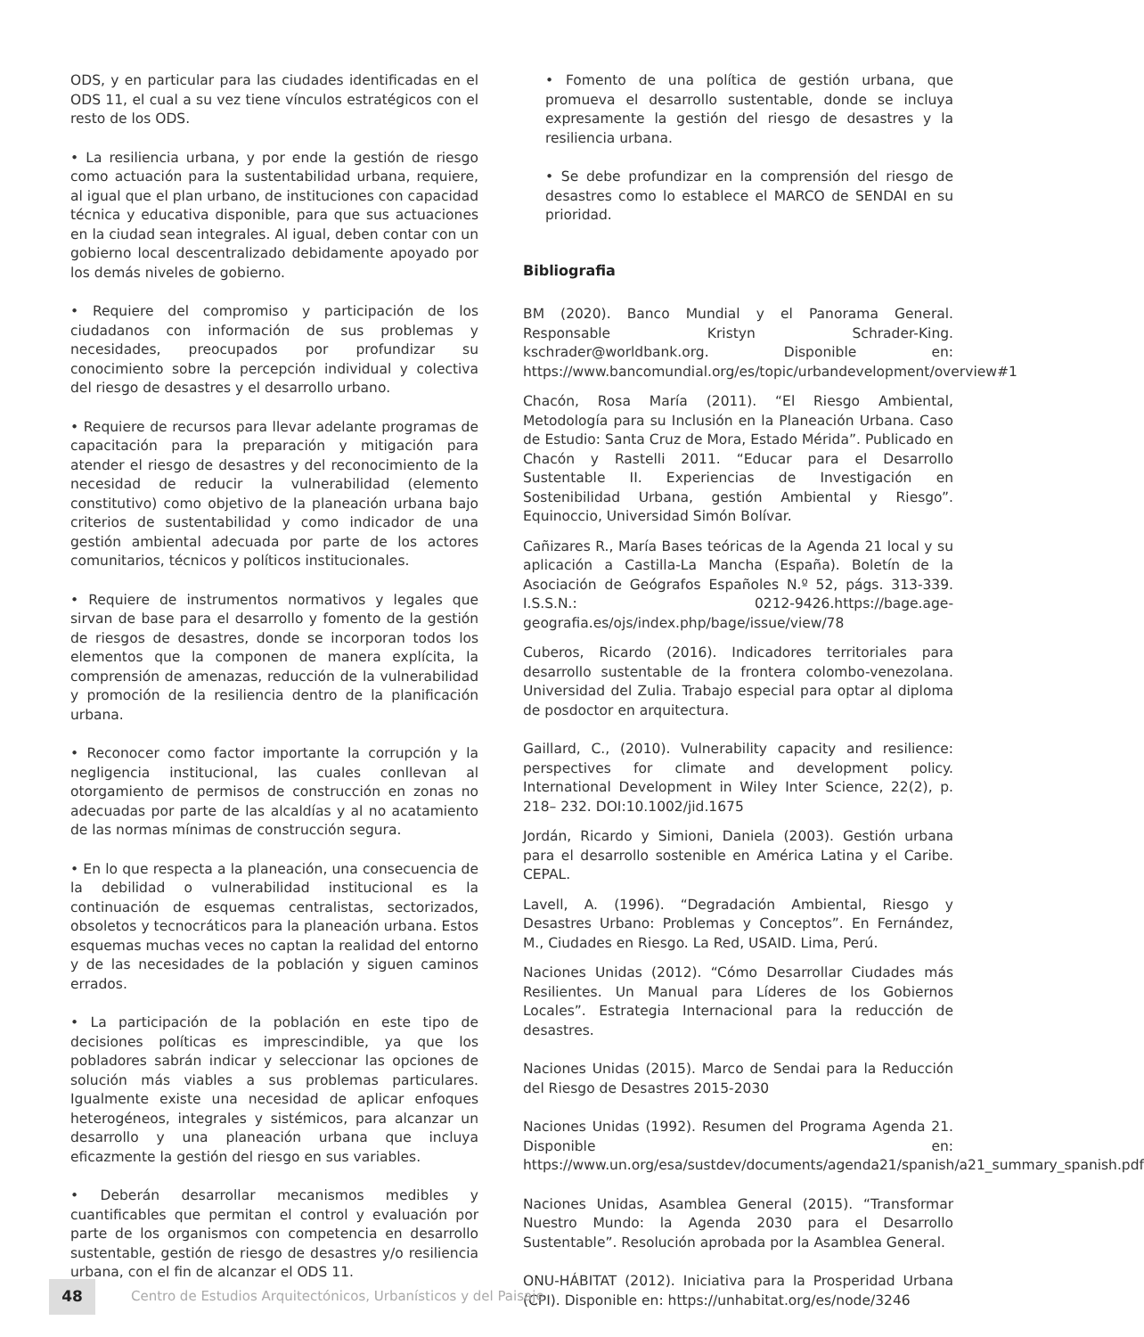ODS, y en particular para las ciudades identificadas en el ODS 11, el cual a su vez tiene vínculos estratégicos con el resto de los ODS.
• La resiliencia urbana, y por ende la gestión de riesgo como actuación para la sustentabilidad urbana, requiere, al igual que el plan urbano, de instituciones con capacidad técnica y educativa disponible, para que sus actuaciones en la ciudad sean integrales. Al igual, deben contar con un gobierno local descentralizado debidamente apoyado por los demás niveles de gobierno.
• Requiere del compromiso y participación de los ciudadanos con información de sus problemas y necesidades, preocupados por profundizar su conocimiento sobre la percepción individual y colectiva del riesgo de desastres y el desarrollo urbano.
• Requiere de recursos para llevar adelante programas de capacitación para la preparación y mitigación para atender el riesgo de desastres y del reconocimiento de la necesidad de reducir la vulnerabilidad (elemento constitutivo) como objetivo de la planeación urbana bajo criterios de sustentabilidad y como indicador de una gestión ambiental adecuada por parte de los actores comunitarios, técnicos y políticos institucionales.
• Requiere de instrumentos normativos y legales que sirvan de base para el desarrollo y fomento de la gestión de riesgos de desastres, donde se incorporan todos los elementos que la componen de manera explícita, la comprensión de amenazas, reducción de la vulnerabilidad y promoción de la resiliencia dentro de la planificación urbana.
• Reconocer como factor importante la corrupción y la negligencia institucional, las cuales conllevan al otorgamiento de permisos de construcción en zonas no adecuadas por parte de las alcaldías y al no acatamiento de las normas mínimas de construcción segura.
• En lo que respecta a la planeación, una consecuencia de la debilidad o vulnerabilidad institucional es la continuación de esquemas centralistas, sectorizados, obsoletos y tecnocráticos para la planeación urbana. Estos esquemas muchas veces no captan la realidad del entorno y de las necesidades de la población y siguen caminos errados.
• La participación de la población en este tipo de decisiones políticas es imprescindible, ya que los pobladores sabrán indicar y seleccionar las opciones de solución más viables a sus problemas particulares. Igualmente existe una necesidad de aplicar enfoques heterogéneos, integrales y sistémicos, para alcanzar un desarrollo y una planeación urbana que incluya eficazmente la gestión del riesgo en sus variables.
• Deberán desarrollar mecanismos medibles y cuantificables que permitan el control y evaluación por parte de los organismos con competencia en desarrollo sustentable, gestión de riesgo de desastres y/o resiliencia urbana, con el fin de alcanzar el ODS 11.
• Fomento de una política de gestión urbana, que promueva el desarrollo sustentable, donde se incluya expresamente la gestión del riesgo de desastres y la resiliencia urbana.
• Se debe profundizar en la comprensión del riesgo de desastres como lo establece el MARCO de SENDAI en su prioridad.
Bibliografia
BM (2020). Banco Mundial y el Panorama General. Responsable Kristyn Schrader-King. kschrader@worldbank.org. Disponible en: https://www.bancomundial.org/es/topic/urbandevelopment/overview#1
Chacón, Rosa María (2011). “El Riesgo Ambiental, Metodología para su Inclusión en la Planeación Urbana. Caso de Estudio: Santa Cruz de Mora, Estado Mérida”. Publicado en Chacón y Rastelli 2011. “Educar para el Desarrollo Sustentable II. Experiencias de Investigación en Sostenibilidad Urbana, gestión Ambiental y Riesgo”. Equinoccio, Universidad Simón Bolívar.
Cañizares R., María Bases teóricas de la Agenda 21 local y su aplicación a Castilla-La Mancha (España). Boletín de la Asociación de Geógrafos Españoles N.º 52, págs. 313-339. I.S.S.N.: 0212-9426.https://bage.age-geografia.es/ojs/index.php/bage/issue/view/78
Cuberos, Ricardo (2016). Indicadores territoriales para desarrollo sustentable de la frontera colombo-venezolana. Universidad del Zulia. Trabajo especial para optar al diploma de posdoctor en arquitectura.
Gaillard, C., (2010). Vulnerability capacity and resilience: perspectives for climate and development policy. International Development in Wiley Inter Science, 22(2), p. 218– 232. DOI:10.1002/jid.1675
Jordán, Ricardo y Simioni, Daniela (2003). Gestión urbana para el desarrollo sostenible en América Latina y el Caribe. CEPAL.
Lavell, A. (1996). “Degradación Ambiental, Riesgo y Desastres Urbano: Problemas y Conceptos”. En Fernández, M., Ciudades en Riesgo. La Red, USAID. Lima, Perú.
Naciones Unidas (2012). “Cómo Desarrollar Ciudades más Resilientes. Un Manual para Líderes de los Gobiernos Locales”. Estrategia Internacional para la reducción de desastres.
Naciones Unidas (2015). Marco de Sendai para la Reducción del Riesgo de Desastres 2015-2030
Naciones Unidas (1992). Resumen del Programa Agenda 21. Disponible en: https://www.un.org/esa/sustdev/documents/agenda21/spanish/a21_summary_spanish.pdf
Naciones Unidas, Asamblea General (2015). “Transformar Nuestro Mundo: la Agenda 2030 para el Desarrollo Sustentable”. Resolución aprobada por la Asamblea General.
ONU-HÁBITAT (2012). Iniciativa para la Prosperidad Urbana (CPI). Disponible en: https://unhabitat.org/es/node/3246
48
Centro de Estudios Arquitectónicos, Urbanísticos y del Paisaje